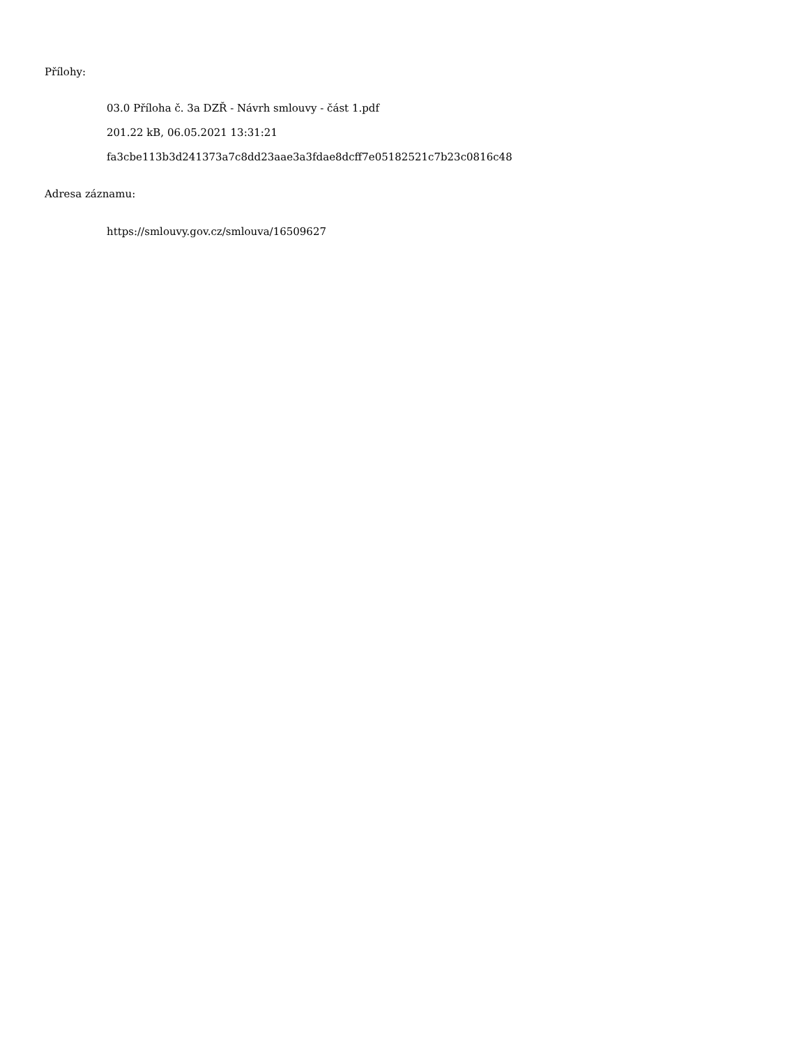Přílohy:
03.0 Příloha č. 3a DZŘ - Návrh smlouvy - část 1.pdf
201.22 kB, 06.05.2021 13:31:21
fa3cbe113b3d241373a7c8dd23aae3a3fdae8dcff7e05182521c7b23c0816c48
Adresa záznamu:
https://smlouvy.gov.cz/smlouva/16509627